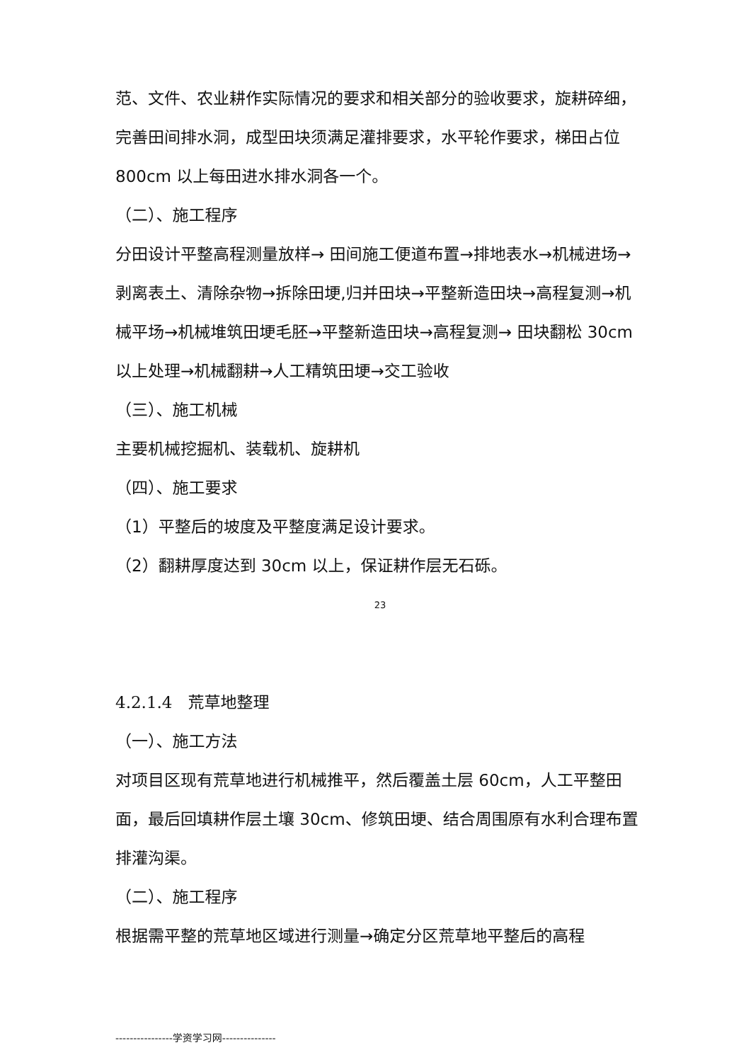范、文件、农业耕作实际情况的要求和相关部分的验收要求，旋耕碎细，完善田间排水洞，成型田块须满足灌排要求，水平轮作要求，梯田占位 800cm 以上每田进水排水洞各一个。
（二）、施工程序
分田设计平整高程测量放样→ 田间施工便道布置→排地表水→机械进场→剥离表土、清除杂物→拆除田埂,归并田块→平整新造田块→高程复测→机械平场→机械堆筑田埂毛胚→平整新造田块→高程复测→ 田块翻松 30cm 以上处理→机械翻耕→人工精筑田埂→交工验收
（三）、施工机械
主要机械挖掘机、装载机、旋耕机
（四）、施工要求
（1）平整后的坡度及平整度满足设计要求。
（2）翻耕厚度达到 30cm 以上，保证耕作层无石砾。
23
4.2.1.4 荒草地整理
（一）、施工方法
对项目区现有荒草地进行机械推平，然后覆盖土层 60cm，人工平整田面，最后回填耕作层土壤 30cm、修筑田埂、结合周围原有水利合理布置排灌沟渠。
（二）、施工程序
根据需平整的荒草地区域进行测量→确定分区荒草地平整后的高程
----------------学资学习网---------------